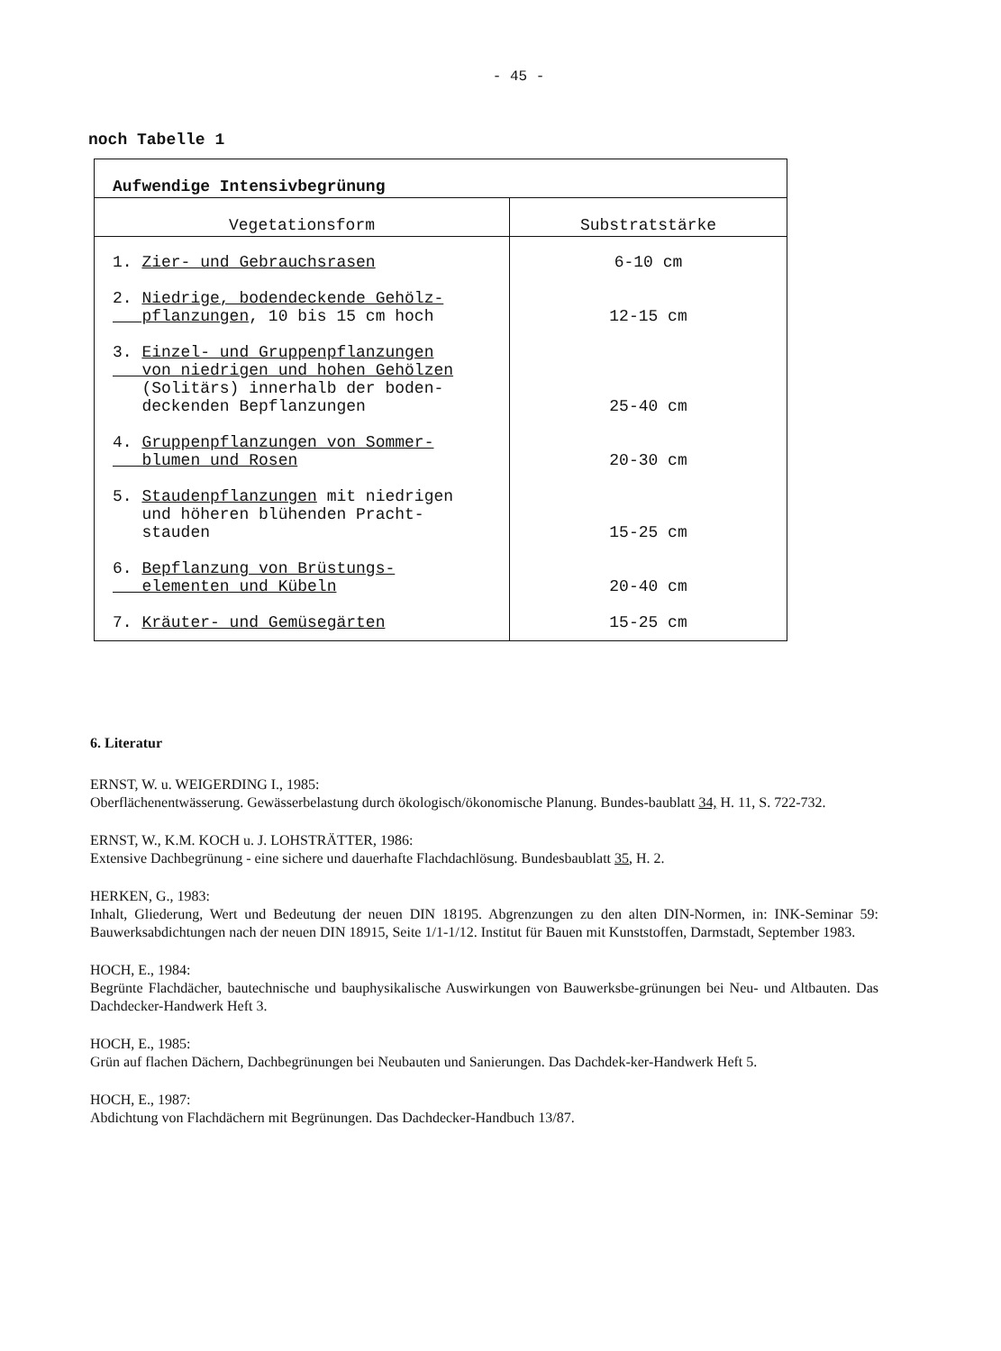- 45 -
noch Tabelle 1
| Aufwendige Intensivbegrünung | |
| --- | --- |
| Vegetationsform | Substratstärke |
| 1. Zier- und Gebrauchsrasen | 6-10 cm |
| 2. Niedrige, bodendeckende Gehölz- pflanzungen , 10 bis 15 cm hoch | 12-15 cm |
| 3. Einzel- und Gruppenpflanzungen von niedrigen und hohen Gehölzen (Solitärs) innerhalb der boden- deckenden Bepflanzungen | 25-40 cm |
| 4. Gruppenpflanzungen von Sommer- blumen und Rosen | 20-30 cm |
| 5. Staudenpflanzungen mit niedrigen und höheren blühenden Pracht- stauden | 15-25 cm |
| 6. Bepflanzung von Brüstungs- elementen und Kübeln | 20-40 cm |
| 7. Kräuter- und Gemüsegärten | 15-25 cm |
6. Literatur
ERNST, W. u. WEIGERDING I., 1985:
Oberflächenentwässerung. Gewässerbelastung durch ökologisch/ökonomische Planung. Bundes-baublatt 34, H. 11, S. 722-732.
ERNST, W., K.M. KOCH u. J. LOHSTRÄTTER, 1986:
Extensive Dachbegrünung - eine sichere und dauerhafte Flachdachlösung. Bundesbaublatt 35, H. 2.
HERKEN, G., 1983:
Inhalt, Gliederung, Wert und Bedeutung der neuen DIN 18195. Abgrenzungen zu den alten DIN-Normen, in: INK-Seminar 59: Bauwerksabdichtungen nach der neuen DIN 18915, Seite 1/1-1/12. Institut für Bauen mit Kunststoffen, Darmstadt, September 1983.
HOCH, E., 1984:
Begrünte Flachdächer, bautechnische und bauphysikalische Auswirkungen von Bauwerksbe-grünungen bei Neu- und Altbauten. Das Dachdecker-Handwerk Heft 3.
HOCH, E., 1985:
Grün auf flachen Dächern, Dachbegrünungen bei Neubauten und Sanierungen. Das Dachdek-ker-Handwerk Heft 5.
HOCH, E., 1987:
Abdichtung von Flachdächern mit Begrünungen. Das Dachdecker-Handbuch 13/87.